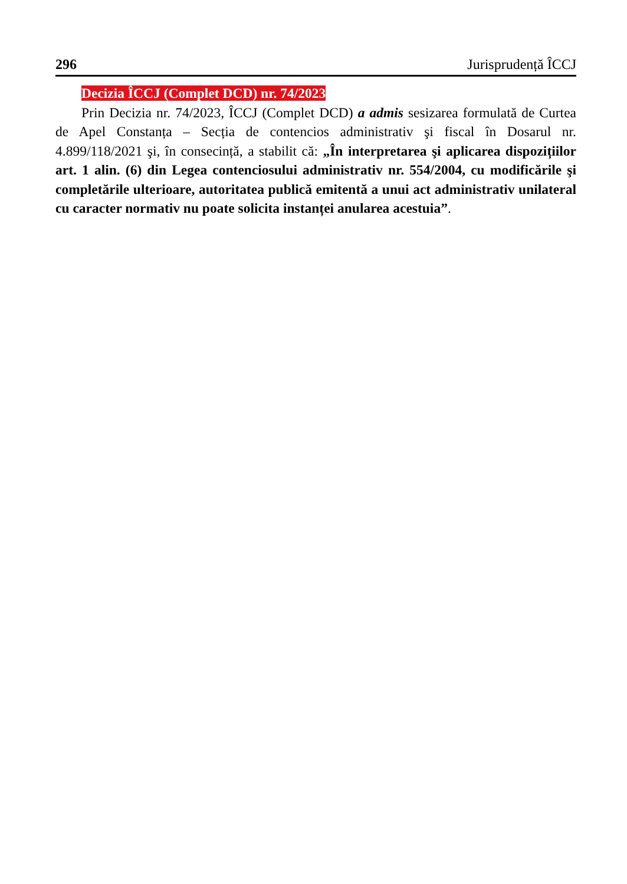296 Jurisprudență ÎCCJ
Decizia ÎCCJ (Complet DCD) nr. 74/2023
Prin Decizia nr. 74/2023, ÎCCJ (Complet DCD) a admis sesizarea formulată de Curtea de Apel Constanța – Secția de contencios administrativ şi fiscal în Dosarul nr. 4.899/118/2021 şi, în consecință, a stabilit că: „În interpretarea şi aplicarea dispozițiilor art. 1 alin. (6) din Legea contenciosului administrativ nr. 554/2004, cu modificările şi completările ulterioare, autoritatea publică emitentă a unui act administrativ unilateral cu caracter normativ nu poate solicita instanței anularea acestuia”.